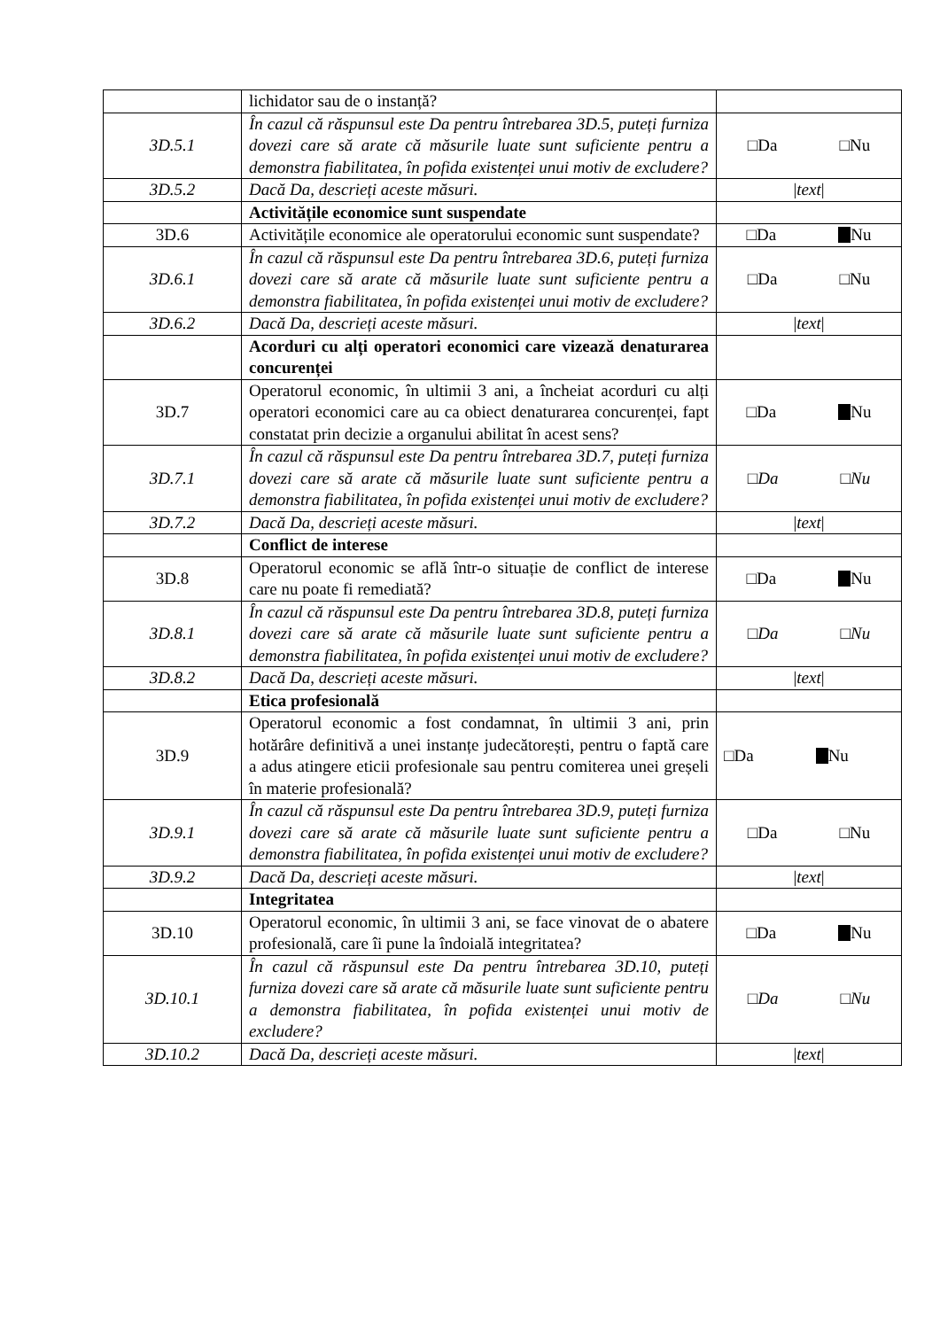| | lichidator sau de o instanță? | |
| 3D.5.1 | În cazul că răspunsul este Da pentru întrebarea 3D.5, puteți furniza dovezi care să arate că măsurile luate sunt suficiente pentru a demonstra fiabilitatea, în pofida existenței unui motiv de excludere? | □Da □Nu |
| 3D.5.2 | Dacă Da, descrieți aceste măsuri. | / text / |
| | Activitățile economice sunt suspendate | |
| 3D.6 | Activitățile economice ale operatorului economic sunt suspendate? | □Da Nu |
| 3D.6.1 | În cazul că răspunsul este Da pentru întrebarea 3D.6, puteți furniza dovezi care să arate că măsurile luate sunt suficiente pentru a demonstra fiabilitatea, în pofida existenței unui motiv de excludere? | □Da □Nu |
| 3D.6.2 | Dacă Da, descrieți aceste măsuri. | / text / |
| | Acorduri cu alți operatori economici care vizează denaturarea concurenței | |
| 3D.7 | Operatorul economic, în ultimii 3 ani, a încheiat acorduri cu alți operatori economici care au ca obiect denaturarea concurenței, fapt constatat prin decizie a organului abilitat în acest sens? | □Da Nu |
| 3D.7.1 | În cazul că răspunsul este Da pentru întrebarea 3D.7, puteți furniza dovezi care să arate că măsurile luate sunt suficiente pentru a demonstra fiabilitatea, în pofida existenței unui motiv de excludere? | □ Da □ Nu |
| 3D.7.2 | Dacă Da, descrieți aceste măsuri. | / text / |
| | Conflict de interese | |
| 3D.8 | Operatorul economic se află într-o situație de conflict de interese care nu poate fi remediată? | □Da Nu |
| 3D.8.1 | În cazul că răspunsul este Da pentru întrebarea 3D.8, puteți furniza dovezi care să arate că măsurile luate sunt suficiente pentru a demonstra fiabilitatea, în pofida existenței unui motiv de excludere? | □ Da □ Nu |
| 3D.8.2 | Dacă Da, descrieți aceste măsuri. | / text / |
| | Etica profesională | |
| 3D.9 | Operatorul economic a fost condamnat, în ultimii 3 ani, prin hotărâre definitivă a unei instanțe judecătorești, pentru o faptă care a adus atingere eticii profesionale sau pentru comiterea unei greșeli în materie profesională? | □Da Nu |
| 3D.9.1 | În cazul că răspunsul este Da pentru întrebarea 3D.9, puteți furniza dovezi care să arate că măsurile luate sunt suficiente pentru a demonstra fiabilitatea, în pofida existenței unui motiv de excludere? | □Da □Nu |
| 3D.9.2 | Dacă Da, descrieți aceste măsuri. | / text / |
| | Integritatea | |
| 3D.10 | Operatorul economic, în ultimii 3 ani, se face vinovat de o abatere profesională, care îi pune la îndoială integritatea? | □Da Nu |
| 3D.10.1 | În cazul că răspunsul este Da pentru întrebarea 3D.10, puteți furniza dovezi care să arate că măsurile luate sunt suficiente pentru a demonstra fiabilitatea, în pofida existenței unui motiv de excludere? | □ Da □ Nu |
| 3D.10.2 | Dacă Da, descrieți aceste măsuri. | / text / |